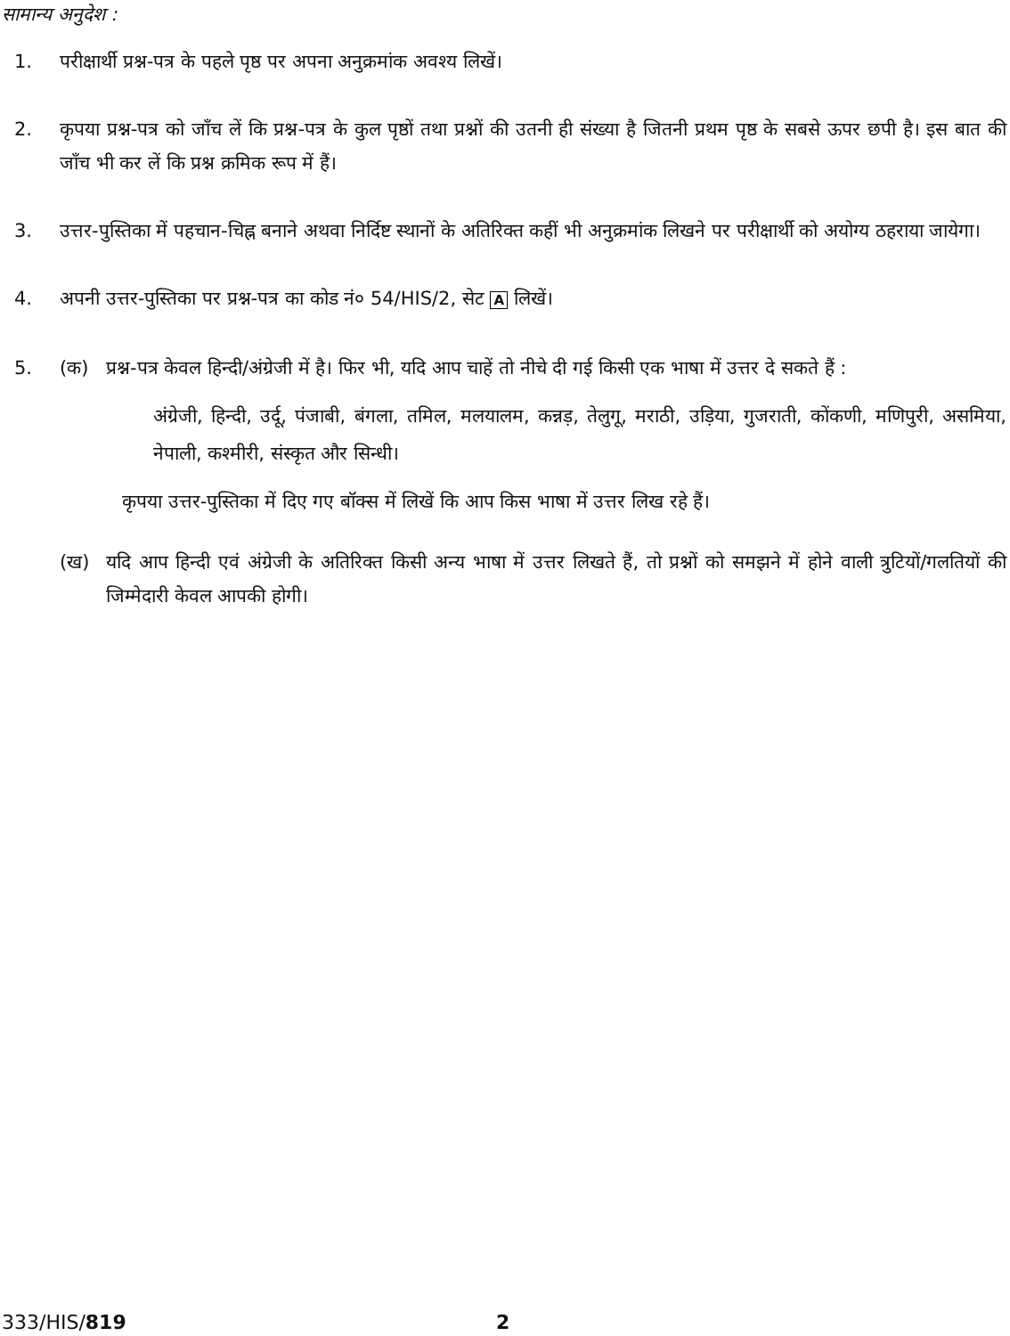सामान्य अनुदेश :
1. परीक्षार्थी प्रश्न-पत्र के पहले पृष्ठ पर अपना अनुक्रमांक अवश्य लिखें।
2. कृपया प्रश्न-पत्र को जाँच लें कि प्रश्न-पत्र के कुल पृष्ठों तथा प्रश्नों की उतनी ही संख्या है जितनी प्रथम पृष्ठ के सबसे ऊपर छपी है। इस बात की जाँच भी कर लें कि प्रश्न क्रमिक रूप में हैं।
3. उत्तर-पुस्तिका में पहचान-चिह्न बनाने अथवा निर्दिष्ट स्थानों के अतिरिक्त कहीं भी अनुक्रमांक लिखने पर परीक्षार्थी को अयोग्य ठहराया जायेगा।
4. अपनी उत्तर-पुस्तिका पर प्रश्न-पत्र का कोड नं० 54/HIS/2, सेट A लिखें।
5. (क) प्रश्न-पत्र केवल हिन्दी/अंग्रेजी में है। फिर भी, यदि आप चाहें तो नीचे दी गई किसी एक भाषा में उत्तर दे सकते हैं :
अंग्रेजी, हिन्दी, उर्दू, पंजाबी, बंगला, तमिल, मलयालम, कन्नड़, तेलुगू, मराठी, उड़िया, गुजराती, कोंकणी, मणिपुरी, असमिया, नेपाली, कश्मीरी, संस्कृत और सिन्धी।
कृपया उत्तर-पुस्तिका में दिए गए बॉक्स में लिखें कि आप किस भाषा में उत्तर लिख रहे हैं।
(ख) यदि आप हिन्दी एवं अंग्रेजी के अतिरिक्त किसी अन्य भाषा में उत्तर लिखते हैं, तो प्रश्नों को समझने में होने वाली त्रुटियों/गलतियों की जिम्मेदारी केवल आपकी होगी।
333/HIS/819 2